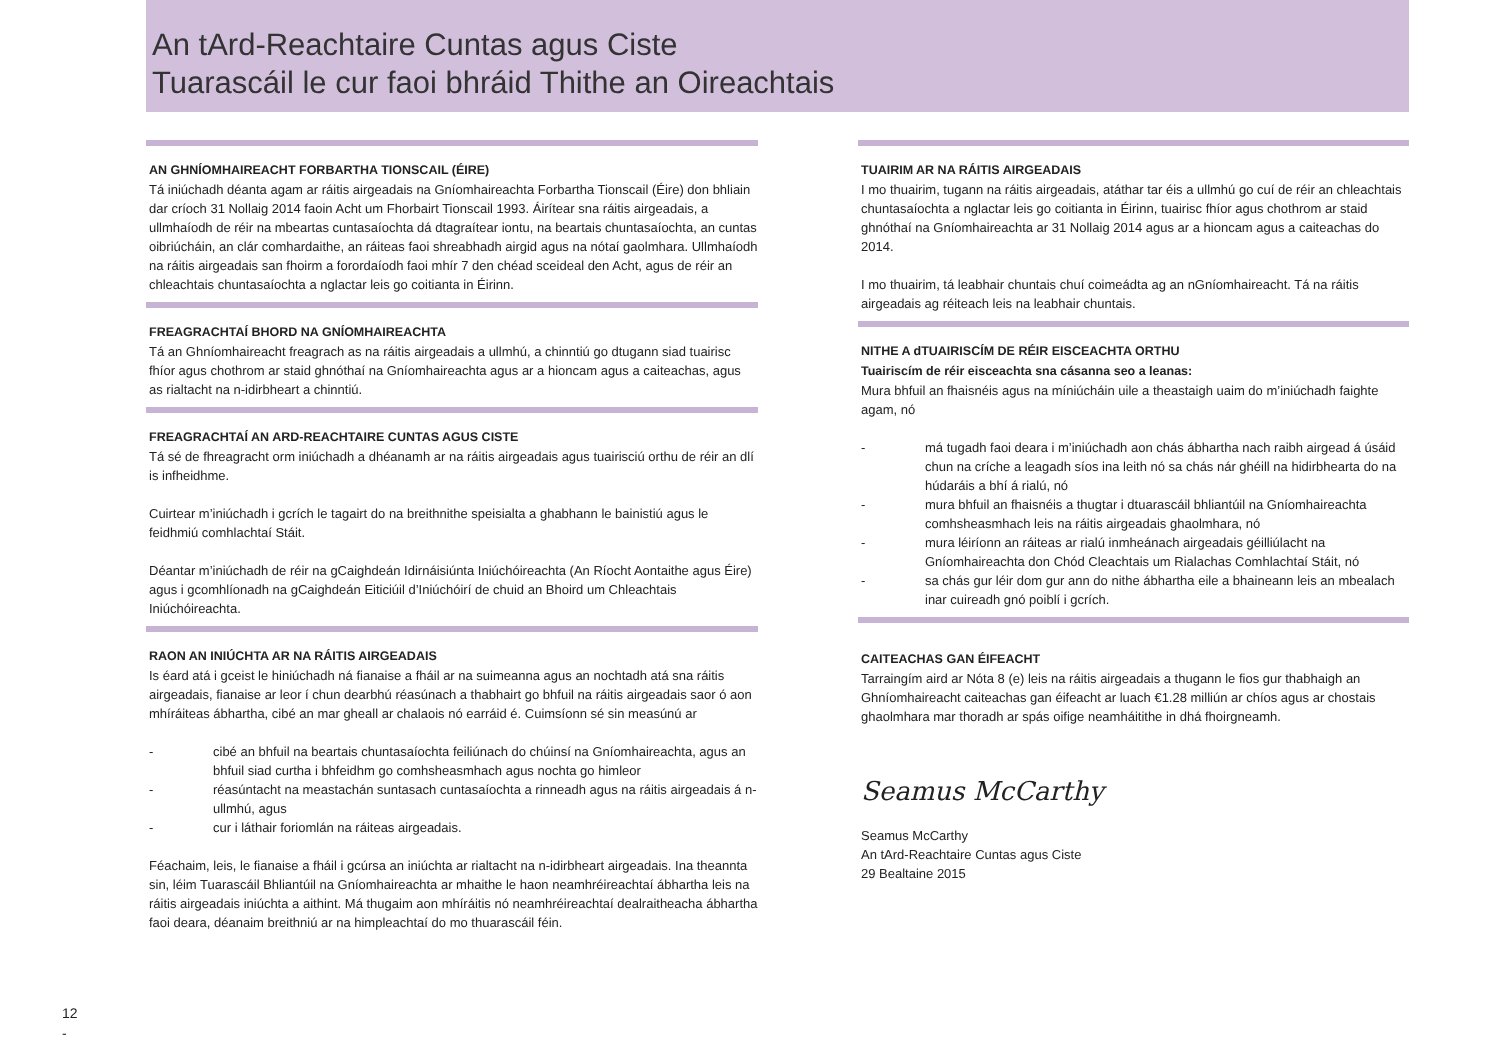An tArd-Reachtaire Cuntas agus Ciste
Tuarascáil le cur faoi bhráid Thithe an Oireachtais
AN GHNÍOMHAIREACHT FORBARTHA TIONSCAIL (ÉIRE)
Tá iniúchadh déanta agam ar ráitis airgeadais na Gníomhaireachta Forbartha Tionscail (Éire) don bhliain dar críoch 31 Nollaig 2014 faoin Acht um Fhorbairt Tionscail 1993. Áirítear sna ráitis airgeadais, a ullmhaíodh de réir na mbeartas cuntasaíochta dá dtagraítear iontu, na beartais chuntasaíochta, an cuntas oibriúcháin, an clár comhardaithe, an ráiteas faoi shreabhadh airgid agus na nótaí gaolmhara. Ullmhaíodh na ráitis airgeadais san fhoirm a forordaíodh faoi mhír 7 den chéad sceideal den Acht, agus de réir an chleachtais chuntasaíochta a nglactar leis go coitianta in Éirinn.
FREAGRACHTAÍ BHORD NA GNÍOMHAIREACHTA
Tá an Ghníomhaireacht freagrach as na ráitis airgeadais a ullmhú, a chinntiú go dtugann siad tuairisc fhíor agus chothrom ar staid ghnóthaí na Gníomhaireachta agus ar a hioncam agus a caiteachas, agus as rialtacht na n-idirbheart a chinntiú.
FREAGRACHTAÍ AN ARD-REACHTAIRE CUNTAS AGUS CISTE
Tá sé de fhreagracht orm iniúchadh a dhéanamh ar na ráitis airgeadais agus tuairisciú orthu de réir an dlí is infheidhme.
Cuirtear m’iniúchadh i gcrích le tagairt do na breithnithe speisialta a ghabhann le bainistiú agus le feidhmiú comhlachtaí Stáit.
Déantar m’iniúchadh de réir na gCaighdeán Idirnáisiúnta Iniúchóireachta (An Ríocht Aontaithe agus Éire) agus i gcomhlíonadh na gCaighdeán Eiticiúil d’Iniúchóirí de chuid an Bhoird um Chleachtais Iniúchóireachta.
RAON AN INIÚCHTA AR NA RÁITIS AIRGEADAIS
Is éard atá i gceist le hiniúchadh ná fianaise a fháil ar na suimeanna agus an nochtadh atá sna ráitis airgeadais, fianaise ar leor í chun dearbhú réasúnach a thabhairt go bhfuil na ráitis airgeadais saor ó aon mhíráiteas ábhartha, cibé an mar gheall ar chalaois nó earráid é. Cuimsíonn sé sin measúnú ar
- cibé an bhfuil na beartais chuntasaíochta feiliúnach do chúinsí na Gníomhaireachta, agus an bhfuil siad curtha i bhfeidhm go comhsheasmhach agus nochta go himleor
- réasúntacht na meastachán suntasach cuntasaíochta a rinneadh agus na ráitis airgeadais á n-ullmhú, agus
- cur i láthair foriomlán na ráiteas airgeadais.
Féachaim, leis, le fianaise a fháil i gcúrsa an iniúchta ar rialtacht na n-idirbheart airgeadais. Ina theannta sin, léim Tuarascáil Bhliantúil na Gníomhaireachta ar mhaithe le haon neamhréireachtaí ábhartha leis na ráitis airgeadais iniúchta a aithint. Má thugaim aon mhíráitis nó neamhréireachtaí dealraitheacha ábhartha faoi deara, déanaim breithniú ar na himpleachtaí do mo thuarascáil féin.
TUAIRIM AR NA RÁITIS AIRGEADAIS
I mo thuairim, tugann na ráitis airgeadais, atáthar tar éis a ullmhú go cuí de réir an chleachtais chuntasaíochta a nglactar leis go coitianta in Éirinn, tuairisc fhíor agus chothrom ar staid ghnóthaí na Gníomhaireachta ar 31 Nollaig 2014 agus ar a hioncam agus a caiteachas do 2014.
I mo thuairim, tá leabhair chuntais chuí coimeádta ag an nGníomhaireacht. Tá na ráitis airgeadais ag réiteach leis na leabhair chuntais.
NITHE A dTUAIRISCÍM DE RÉIR EISCEACHTA ORTHU
Tuairiscím de réir eisceachta sna cásanna seo a leanas:
Mura bhfuil an fhaisnéis agus na míniúcháin uile a theastaigh uaim do m’iniúchadh faighte agam, nó
- má tugadh faoi deara i m’iniúchadh aon chás ábhartha nach raibh airgead á úsáid chun na críche a leagadh síos ina leith nó sa chás nár ghéill na hidirbhearta do na húdaráis a bhí á rialú, nó
- mura bhfuil an fhaisnéis a thugtar i dtuarascáil bhliantúil na Gníomhaireachta comhsheasmhach leis na ráitis airgeadais ghaolmhara, nó
- mura léiríonn an ráiteas ar rialú inmheánach airgeadais géilliúlacht na Gníomhaireachta don Chód Cleachtais um Rialachas Comhlachtaí Stáit, nó
- sa chás gur léir dom gur ann do nithe ábhartha eile a bhaineann leis an mbealach inar cuireadh gnó poiblí i gcrích.
CAITEACHAS GAN ÉIFEACHT
Tarraingím aird ar Nóta 8 (e) leis na ráitis airgeadais a thugann le fios gur thabhaigh an Ghníomhaireacht caiteachas gan éifeacht ar luach €1.28 milliún ar chíos agus ar chostais ghaolmhara mar thoradh ar spás oifige neamháitithe in dhá fhoirgneamh.
Seamus McCarthy
Seamus McCarthy
An tArd-Reachtaire Cuntas agus Ciste
29 Bealtaine 2015
12
-